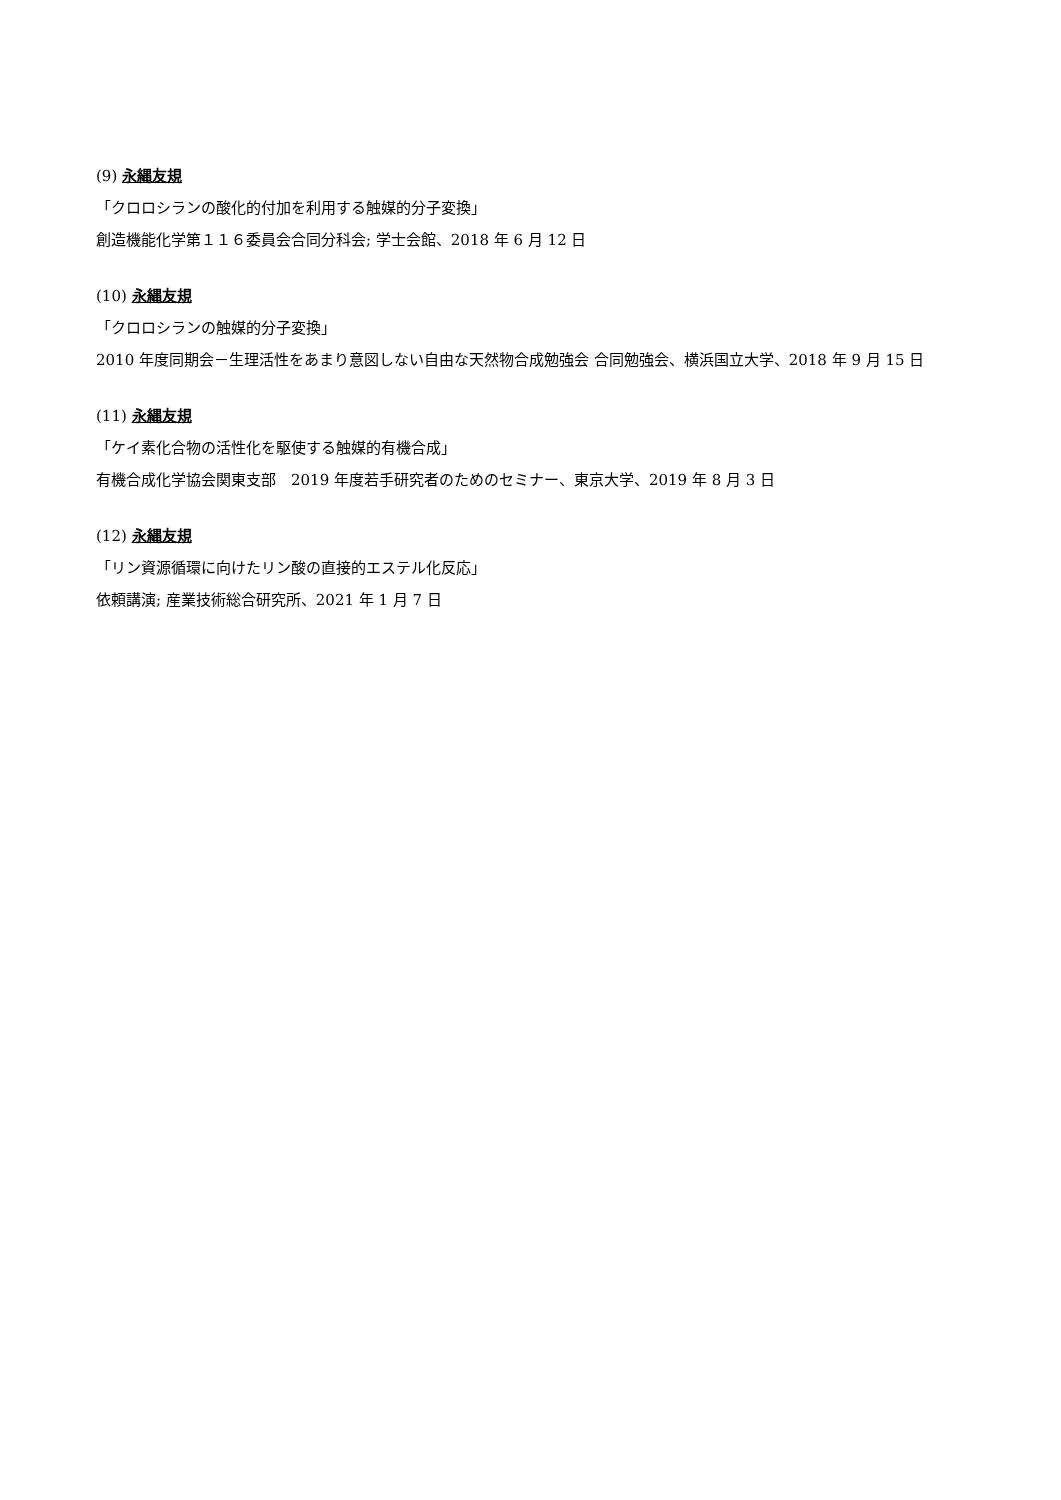(9) 永縄友規
「クロロシランの酸化的付加を利用する触媒的分子変換」
創造機能化学第１１６委員会合同分科会; 学士会館、2018 年 6 月 12 日
(10) 永縄友規
「クロロシランの触媒的分子変換」
2010 年度同期会－生理活性をあまり意図しない自由な天然物合成勉強会 合同勉強会、横浜国立大学、2018 年 9 月 15 日
(11) 永縄友規
「ケイ素化合物の活性化を駆使する触媒的有機合成」
有機合成化学協会関東支部　2019 年度若手研究者のためのセミナー、東京大学、2019 年 8 月 3 日
(12) 永縄友規
「リン資源循環に向けたリン酸の直接的エステル化反応」
依頼講演; 産業技術総合研究所、2021 年 1 月 7 日